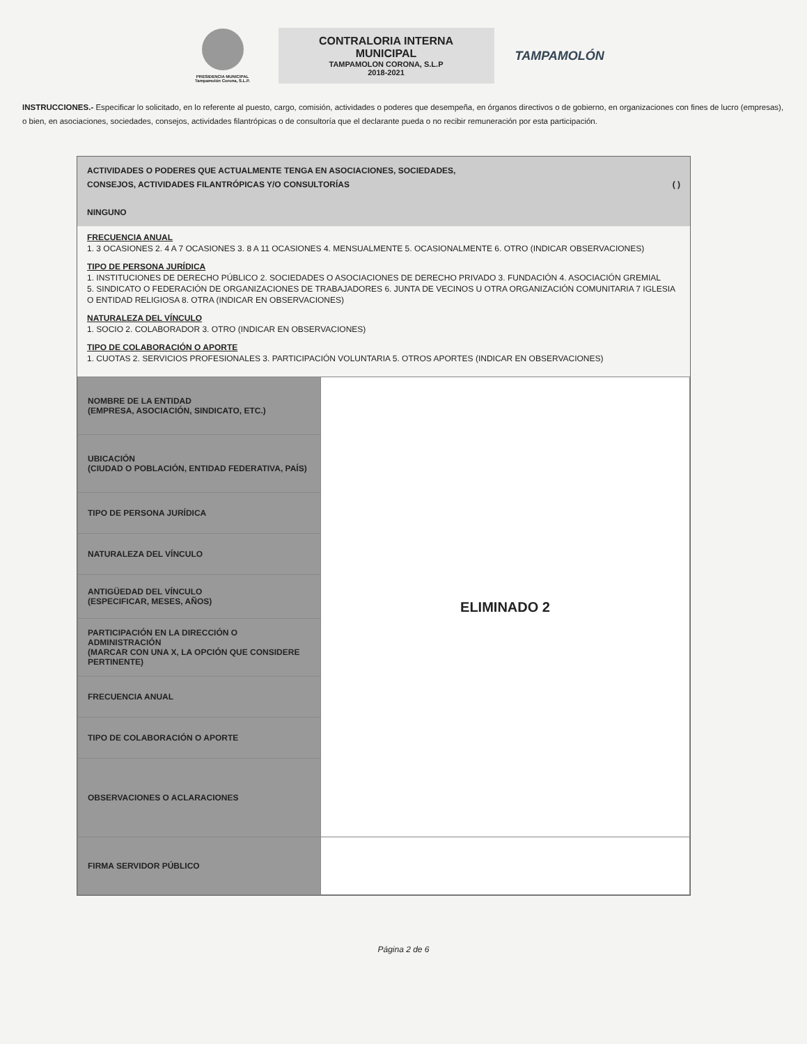PRESIDENCIA MUNICIPAL
Tampamolón Corona, S.L.P.
CONTRALORIA INTERNA
MUNICIPAL
TAMPAMOLON CORONA, S.L.P
2018-2021
TAMPAMOLÓN
INSTRUCCIONES.- Especificar lo solicitado, en lo referente al puesto, cargo, comisión, actividades o poderes que desempeña, en órganos directivos o de gobierno, en organizaciones con fines de lucro (empresas), o bien, en asociaciones, sociedades, consejos, actividades filantrópicas o de consultoría que el declarante pueda o no recibir remuneración por esta participación.
ACTIVIDADES O PODERES QUE ACTUALMENTE TENGA EN ASOCIACIONES, SOCIEDADES,
CONSEJOS, ACTIVIDADES FILANTRÓPICAS Y/O CONSULTORÍAS ( )
NINGUNO
FRECUENCIA ANUAL
1. 3 OCASIONES 2. 4 A 7 OCASIONES 3. 8 A 11 OCASIONES 4. MENSUALMENTE 5. OCASIONALMENTE 6. OTRO (INDICAR OBSERVACIONES)
TIPO DE PERSONA JURÍDICA
1. INSTITUCIONES DE DERECHO PÚBLICO 2. SOCIEDADES O ASOCIACIONES DE DERECHO PRIVADO 3. FUNDACIÓN 4. ASOCIACIÓN GREMIAL
5. SINDICATO O FEDERACIÓN DE ORGANIZACIONES DE TRABAJADORES 6. JUNTA DE VECINOS U OTRA ORGANIZACIÓN COMUNITARIA 7 IGLESIA O ENTIDAD RELIGIOSA 8. OTRA (INDICAR EN OBSERVACIONES)
NATURALEZA DEL VÍNCULO
1. SOCIO 2. COLABORADOR 3. OTRO (INDICAR EN OBSERVACIONES)
TIPO DE COLABORACIÓN O APORTE
1. CUOTAS 2. SERVICIOS PROFESIONALES 3. PARTICIPACIÓN VOLUNTARIA 5. OTROS APORTES (INDICAR EN OBSERVACIONES)
| NOMBRE DE LA ENTIDAD (EMPRESA, ASOCIACIÓN, SINDICATO, ETC.) | ELIMINADO 2 |
| UBICACIÓN (CIUDAD O POBLACIÓN, ENTIDAD FEDERATIVA, PAÍS) | |
| TIPO DE PERSONA JURÍDICA | |
| NATURALEZA DEL VÍNCULO | |
| ANTIGÜEDAD DEL VÍNCULO (ESPECIFICAR, MESES, AÑOS) | |
| PARTICIPACIÓN EN LA DIRECCIÓN O ADMINISTRACIÓN (MARCAR CON UNA X, LA OPCIÓN QUE CONSIDERE PERTINENTE) | |
| FRECUENCIA ANUAL | |
| TIPO DE COLABORACIÓN O APORTE | |
| OBSERVACIONES O ACLARACIONES | |
| FIRMA SERVIDOR PÚBLICO | |
Página 2 de 6